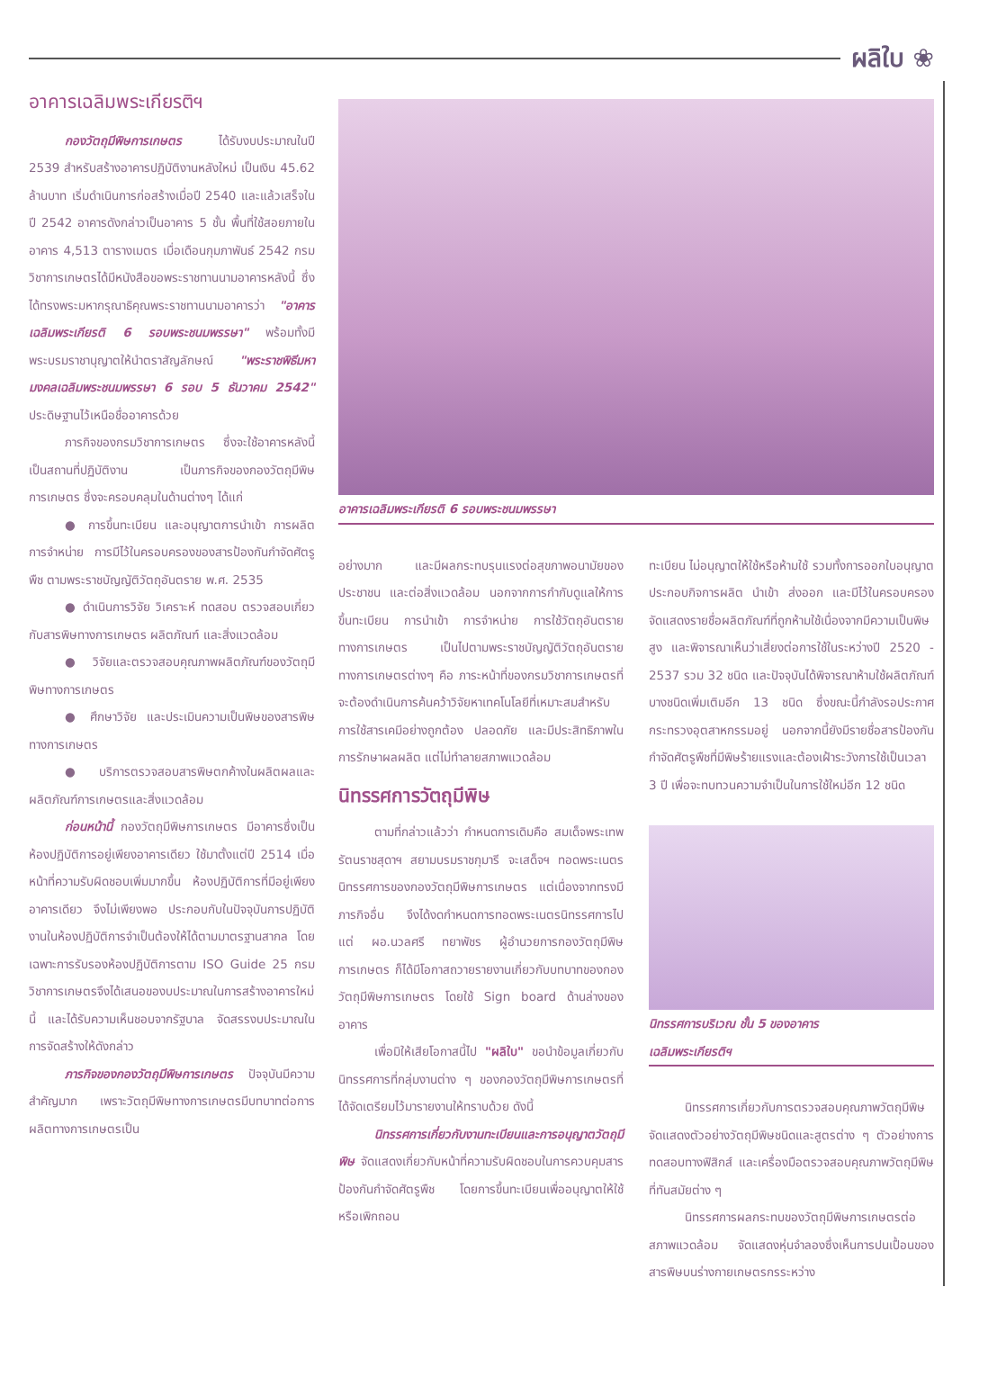ผลิใบ ❀
อาคารเฉลิมพระเกียรติฯ
กองวัตถุมีพิษการเกษตร ได้รับงบประมาณในปี 2539 สำหรับสร้างอาคารปฏิบัติงานหลังใหม่ เป็นเงิน 45.62 ล้านบาท เริ่มดำเนินการก่อสร้างเมื่อปี 2540 และแล้วเสร็จในปี 2542 อาคารดังกล่าวเป็นอาคาร 5 ชั้น พื้นที่ใช้สอยภายในอาคาร 4,513 ตารางเมตร เมื่อเดือนกุมภาพันธ์ 2542 กรมวิชาการเกษตรได้มีหนังสือขอพระราชทานนามอาคารหลังนี้ ซึ่งได้ทรงพระมหากรุณาธิคุณพระราชทานนามอาคารว่า "อาคารเฉลิมพระเกียรติ 6 รอบพระชนมพรรษา" พร้อมทั้งมีพระบรมราชานุญาตให้นำตราสัญลักษณ์ "พระราชพิธีมหามงคลเฉลิมพระชนมพรรษา 6 รอบ 5 ธันวาคม 2542" ประดิษฐานไว้เหนือชื่ออาคารด้วย
ภารกิจของกรมวิชาการเกษตร ซึ่งจะใช้อาคารหลังนี้เป็นสถานที่ปฏิบัติงาน เป็นภารกิจของกองวัตถุมีพิษการเกษตร ซึ่งจะครอบคลุมในด้านต่างๆ ได้แก่
● การขึ้นทะเบียน และอนุญาตการนำเข้า การผลิต การจำหน่าย การมีไว้ในครอบครองของสารป้องกันกำจัดศัตรูพืช ตามพระราชบัญญัติวัตถุอันตราย พ.ศ. 2535
● ดำเนินการวิจัย วิเคราะห์ ทดสอบ ตรวจสอบเกี่ยวกับสารพิษทางการเกษตร ผลิตภัณฑ์ และสิ่งแวดล้อม
● วิจัยและตรวจสอบคุณภาพผลิตภัณฑ์ของวัตถุมีพิษทางการเกษตร
● ศึกษาวิจัย และประเมินความเป็นพิษของสารพิษทางการเกษตร
● บริการตรวจสอบสารพิษตกค้างในผลิตผลและผลิตภัณฑ์การเกษตรและสิ่งแวดล้อม
ก่อนหน้านี้ กองวัตถุมีพิษการเกษตร มีอาคารซึ่งเป็นห้องปฏิบัติการอยู่เพียงอาคารเดียว ใช้มาตั้งแต่ปี 2514 เมื่อหน้าที่ความรับผิดชอบเพิ่มมากขึ้น ห้องปฏิบัติการที่มีอยู่เพียงอาคารเดียว จึงไม่เพียงพอ ประกอบกับในปัจจุบันการปฏิบัติงานในห้องปฏิบัติการจำเป็นต้องให้ได้ตามมาตรฐานสากล โดยเฉพาะการรับรองห้องปฏิบัติการตาม ISO Guide 25 กรมวิชาการเกษตรจึงได้เสนอของบประมาณในการสร้างอาคารใหม่นี้ และได้รับความเห็นชอบจากรัฐบาล จัดสรรงบประมาณในการจัดสร้างให้ดังกล่าว
ภารกิจของกองวัตถุมีพิษการเกษตร ปัจจุบันมีความสำคัญมาก เพราะวัตถุมีพิษทางการเกษตรมีบทบาทต่อการผลิตทางการเกษตรเป็น
อาคารเฉลิมพระเกียรติ 6 รอบพระชนมพรรษา
อย่างมาก และมีผลกระทบรุนแรงต่อสุขภาพอนามัยของประชาชน และต่อสิ่งแวดล้อม นอกจากการกำกับดูแลให้การขึ้นทะเบียน การนำเข้า การจำหน่าย การใช้วัตถุอันตรายทางการเกษตร เป็นไปตามพระราชบัญญัติวัตถุอันตรายทางการเกษตรต่างๆ คือ ภาระหน้าที่ของกรมวิชาการเกษตรที่จะต้องดำเนินการค้นคว้าวิจัยหาเทคโนโลยีที่เหมาะสมสำหรับการใช้สารเคมีอย่างถูกต้อง ปลอดภัย และมีประสิทธิภาพในการรักษาผลผลิต แต่ไม่ทำลายสภาพแวดล้อม
นิทรรศการวัตถุมีพิษ
ตามที่กล่าวแล้วว่า กำหนดการเดิมคือ สมเด็จพระเทพรัตนราชสุดาฯ สยามบรมราชกุมารี จะเสด็จฯ ทอดพระเนตรนิทรรศการของกองวัตถุมีพิษการเกษตร แต่เนื่องจากทรงมีภารกิจอื่น จึงได้งดกำหนดการทอดพระเนตรนิทรรศการไป แต่ ผอ.นวลศรี ทยาพัชร ผู้อำนวยการกองวัตถุมีพิษการเกษตร ก็ได้มีโอกาสถวายรายงานเกี่ยวกับบทบาทของกองวัตถุมีพิษการเกษตร โดยใช้ Sign board ด้านล่างของอาคาร
เพื่อมิให้เสียโอกาสนี้ไป "ผลิใบ" ขอนำข้อมูลเกี่ยวกับนิทรรศการที่กลุ่มงานต่าง ๆ ของกองวัตถุมีพิษการเกษตรที่ได้จัดเตรียมไว้มารายงานให้ทราบด้วย ดังนี้
นิทรรศการเกี่ยวกับงานทะเบียนและการอนุญาตวัตถุมีพิษ จัดแสดงเกี่ยวกับหน้าที่ความรับผิดชอบในการควบคุมสารป้องกันกำจัดศัตรูพืช โดยการขึ้นทะเบียนเพื่ออนุญาตให้ใช้ หรือเพิกถอน
ทะเบียน ไม่อนุญาตให้ใช้หรือห้ามใช้ รวมทั้งการออกใบอนุญาตประกอบกิจการผลิต นำเข้า ส่งออก และมีไว้ในครอบครอง จัดแสดงรายชื่อผลิตภัณฑ์ที่ถูกห้ามใช้เนื่องจากมีความเป็นพิษสูง และพิจารณาเห็นว่าเสี่ยงต่อการใช้ในระหว่างปี 2520 - 2537 รวม 32 ชนิด และปัจจุบันได้พิจารณาห้ามใช้ผลิตภัณฑ์บางชนิดเพิ่มเติมอีก 13 ชนิด ซึ่งขณะนี้กำลังรอประกาศกระทรวงอุตสาหกรรมอยู่ นอกจากนี้ยังมีรายชื่อสารป้องกันกำจัดศัตรูพืชที่มีพิษร้ายแรงและต้องเฝ้าระวังการใช้เป็นเวลา 3 ปี เพื่อจะทบทวนความจำเป็นในการใช้ใหม่อีก 12 ชนิด
นิทรรศการบริเวณ ชั้น 5 ของอาคาร
เฉลิมพระเกียรติฯ
นิทรรศการเกี่ยวกับการตรวจสอบคุณภาพวัตถุมีพิษ จัดแสดงตัวอย่างวัตถุมีพิษชนิดและสูตรต่าง ๆ ตัวอย่างการทดสอบทางฟิสิกส์ และเครื่องมือตรวจสอบคุณภาพวัตถุมีพิษที่ทันสมัยต่าง ๆ
นิทรรศการผลกระทบของวัตถุมีพิษการเกษตรต่อสภาพแวดล้อม จัดแสดงหุ่นจำลองซึ่งเห็นการปนเปื้อนของสารพิษบนร่างกายเกษตรกรระหว่าง